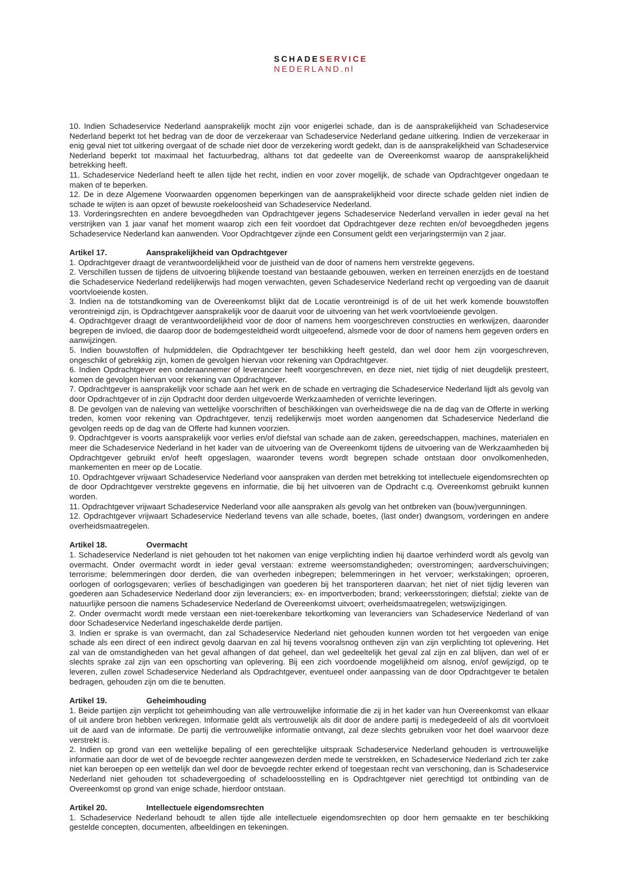SCHADESERVICE
NEDERLAND.nl
10. Indien Schadeservice Nederland aansprakelijk mocht zijn voor enigerlei schade, dan is de aansprakelijkheid van Schadeservice Nederland beperkt tot het bedrag van de door de verzekeraar van Schadeservice Nederland gedane uitkering. Indien de verzekeraar in enig geval niet tot uitkering overgaat of de schade niet door de verzekering wordt gedekt, dan is de aansprakelijkheid van Schadeservice Nederland beperkt tot maximaal het factuurbedrag, althans tot dat gedeelte van de Overeenkomst waarop de aansprakelijkheid betrekking heeft.
11. Schadeservice Nederland heeft te allen tijde het recht, indien en voor zover mogelijk, de schade van Opdrachtgever ongedaan te maken of te beperken.
12. De in deze Algemene Voorwaarden opgenomen beperkingen van de aansprakelijkheid voor directe schade gelden niet indien de schade te wijten is aan opzet of bewuste roekeloosheid van Schadeservice Nederland.
13. Vorderingsrechten en andere bevoegdheden van Opdrachtgever jegens Schadeservice Nederland vervallen in ieder geval na het verstrijken van 1 jaar vanaf het moment waarop zich een feit voordoet dat Opdrachtgever deze rechten en/of bevoegdheden jegens Schadeservice Nederland kan aanwenden. Voor Opdrachtgever zijnde een Consument geldt een verjaringstermijn van 2 jaar.
Artikel 17. Aansprakelijkheid van Opdrachtgever
1. Opdrachtgever draagt de verantwoordelijkheid voor de juistheid van de door of namens hem verstrekte gegevens.
2. Verschillen tussen de tijdens de uitvoering blijkende toestand van bestaande gebouwen, werken en terreinen enerzijds en de toestand die Schadeservice Nederland redelijkerwijs had mogen verwachten, geven Schadeservice Nederland recht op vergoeding van de daaruit voortvloeiende kosten.
3. Indien na de totstandkoming van de Overeenkomst blijkt dat de Locatie verontreinigd is of de uit het werk komende bouwstoffen verontreinigd zijn, is Opdrachtgever aansprakelijk voor de daaruit voor de uitvoering van het werk voortvloeiende gevolgen.
4. Opdrachtgever draagt de verantwoordelijkheid voor de door of namens hem voorgeschreven constructies en werkwijzen, daaronder begrepen de invloed, die daarop door de bodemgesteldheid wordt uitgeoefend, alsmede voor de door of namens hem gegeven orders en aanwijzingen.
5. Indien bouwstoffen of hulpmiddelen, die Opdrachtgever ter beschikking heeft gesteld, dan wel door hem zijn voorgeschreven, ongeschikt of gebrekkig zijn, komen de gevolgen hiervan voor rekening van Opdrachtgever.
6. Indien Opdrachtgever een onderaannemer of leverancier heeft voorgeschreven, en deze niet, niet tijdig of niet deugdelijk presteert, komen de gevolgen hiervan voor rekening van Opdrachtgever.
7. Opdrachtgever is aansprakelijk voor schade aan het werk en de schade en vertraging die Schadeservice Nederland lijdt als gevolg van door Opdrachtgever of in zijn Opdracht door derden uitgevoerde Werkzaamheden of verrichte leveringen.
8. De gevolgen van de naleving van wettelijke voorschriften of beschikkingen van overheidswege die na de dag van de Offerte in werking treden, komen voor rekening van Opdrachtgever, tenzij redelijkerwijs moet worden aangenomen dat Schadeservice Nederland die gevolgen reeds op de dag van de Offerte had kunnen voorzien.
9. Opdrachtgever is voorts aansprakelijk voor verlies en/of diefstal van schade aan de zaken, gereedschappen, machines, materialen en meer die Schadeservice Nederland in het kader van de uitvoering van de Overeenkomt tijdens de uitvoering van de Werkzaamheden bij Opdrachtgever gebruikt en/of heeft opgeslagen, waaronder tevens wordt begrepen schade ontstaan door onvolkomenheden, mankementen en meer op de Locatie.
10. Opdrachtgever vrijwaart Schadeservice Nederland voor aanspraken van derden met betrekking tot intellectuele eigendomsrechten op de door Opdrachtgever verstrekte gegevens en informatie, die bij het uitvoeren van de Opdracht c.q. Overeenkomst gebruikt kunnen worden.
11. Opdrachtgever vrijwaart Schadeservice Nederland voor alle aanspraken als gevolg van het ontbreken van (bouw)vergunningen.
12. Opdrachtgever vrijwaart Schadeservice Nederland tevens van alle schade, boetes, (last onder) dwangsom, vorderingen en andere overheidsmaatregelen.
Artikel 18. Overmacht
1. Schadeservice Nederland is niet gehouden tot het nakomen van enige verplichting indien hij daartoe verhinderd wordt als gevolg van overmacht. Onder overmacht wordt in ieder geval verstaan: extreme weersomstandigheden; overstromingen; aardverschuivingen; terrorisme; belemmeringen door derden, die van overheden inbegrepen; belemmeringen in het vervoer; werkstakingen; oproeren, oorlogen of oorlogsgevaren; verlies of beschadigingen van goederen bij het transporteren daarvan; het niet of niet tijdig leveren van goederen aan Schadeservice Nederland door zijn leveranciers; ex- en importverboden; brand; verkeersstoringen; diefstal; ziekte van de natuurlijke persoon die namens Schadeservice Nederland de Overeenkomst uitvoert; overheidsmaatregelen; wetswijzigingen.
2. Onder overmacht wordt mede verstaan een niet-toerekenbare tekortkoming van leveranciers van Schadeservice Nederland of van door Schadeservice Nederland ingeschakelde derde partijen.
3. Indien er sprake is van overmacht, dan zal Schadeservice Nederland niet gehouden kunnen worden tot het vergoeden van enige schade als een direct of een indirect gevolg daarvan en zal hij tevens vooralsnog ontheven zijn van zijn verplichting tot oplevering. Het zal van de omstandigheden van het geval afhangen of dat geheel, dan wel gedeeltelijk het geval zal zijn en zal blijven, dan wel of er slechts sprake zal zijn van een opschorting van oplevering. Bij een zich voordoende mogelijkheid om alsnog, en/of gewijzigd, op te leveren, zullen zowel Schadeservice Nederland als Opdrachtgever, eventueel onder aanpassing van de door Opdrachtgever te betalen bedragen, gehouden zijn om die te benutten.
Artikel 19. Geheimhouding
1. Beide partijen zijn verplicht tot geheimhouding van alle vertrouwelijke informatie die zij in het kader van hun Overeenkomst van elkaar of uit andere bron hebben verkregen. Informatie geldt als vertrouwelijk als dit door de andere partij is medegedeeld of als dit voortvloeit uit de aard van de informatie. De partij die vertrouwelijke informatie ontvangt, zal deze slechts gebruiken voor het doel waarvoor deze verstrekt is.
2. Indien op grond van een wettelijke bepaling of een gerechtelijke uitspraak Schadeservice Nederland gehouden is vertrouwelijke informatie aan door de wet of de bevoegde rechter aangewezen derden mede te verstrekken, en Schadeservice Nederland zich ter zake niet kan beroepen op een wettelijk dan wel door de bevoegde rechter erkend of toegestaan recht van verschoning, dan is Schadeservice Nederland niet gehouden tot schadevergoeding of schadeloosstelling en is Opdrachtgever niet gerechtigd tot ontbinding van de Overeenkomst op grond van enige schade, hierdoor ontstaan.
Artikel 20. Intellectuele eigendomsrechten
1. Schadeservice Nederland behoudt te allen tijde alle intellectuele eigendomsrechten op door hem gemaakte en ter beschikking gestelde concepten, documenten, afbeeldingen en tekeningen.